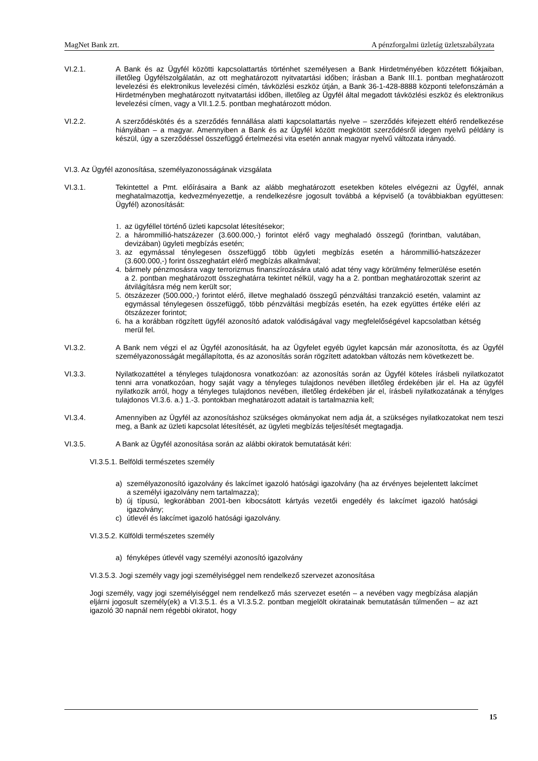MagNet Bank zrt. A pénzforgalmi üzletág üzletszabályzata
VI.2.1. A Bank és az Ügyfél közötti kapcsolattartás történhet személyesen a Bank Hirdetményében közzétett fiókjaiban, illetőleg Ügyfélszolgálatán, az ott meghatározott nyitvatartási időben; írásban a Bank III.1. pontban meghatározott levelezési és elektronikus levelezési címén, távközlési eszköz útján, a Bank 36-1-428-8888 központi telefonszámán a Hirdetményben meghatározott nyitvatartási időben, illetőleg az Ügyfél által megadott távközlési eszköz és elektronikus levelezési címen, vagy a VII.1.2.5. pontban meghatározott módon.
VI.2.2. A szerződéskötés és a szerződés fennállása alatti kapcsolattartás nyelve – szerződés kifejezett eltérő rendelkezése hiányában – a magyar. Amennyiben a Bank és az Ügyfél között megkötött szerződésről idegen nyelvű példány is készül, úgy a szerződéssel összefüggő értelmezési vita esetén annak magyar nyelvű változata irányadó.
VI.3. Az Ügyfél azonosítása, személyazonosságának vizsgálata
VI.3.1. Tekintettel a Pmt. előírásaira a Bank az alább meghatározott esetekben köteles elvégezni az Ügyfél, annak meghatalmazottja, kedvezményezettje, a rendelkezésre jogosult továbbá a képviselő (a továbbiakban együttesen: Ügyfél) azonosítását:
1. az ügyféllel történő üzleti kapcsolat létesítésekor;
2. a hárommillió-hatszázezer (3.600.000,-) forintot elérő vagy meghaladó összegű (forintban, valutában, devizában) ügyleti megbízás esetén;
3. az egymással ténylegesen összefüggő több ügyleti megbízás esetén a hárommillió-hatszázezer (3.600.000,-) forint összeghatárt elérő megbízás alkalmával;
4. bármely pénzmosásra vagy terrorizmus finanszírozására utaló adat tény vagy körülmény felmerülése esetén a 2. pontban meghatározott összeghatárra tekintet nélkül, vagy ha a 2. pontban meghatározottak szerint az átvilágításra még nem került sor;
5. ötszázezer (500.000,-) forintot elérő, illetve meghaladó összegű pénzváltási tranzakció esetén, valamint az egymással ténylegesen összefüggő, több pénzváltási megbízás esetén, ha ezek együttes értéke eléri az ötszázezer forintot;
6. ha a korábban rögzített ügyfél azonosító adatok valódiságával vagy megfelelőségével kapcsolatban kétség merül fel.
VI.3.2. A Bank nem végzi el az Ügyfél azonosítását, ha az Ügyfelet egyéb ügylet kapcsán már azonosította, és az Ügyfél személyazonosságát megállapította, és az azonosítás során rögzített adatokban változás nem következett be.
VI.3.3. Nyilatkozattétel a tényleges tulajdonosra vonatkozóan: az azonosítás során az Ügyfél köteles írásbeli nyilatkozatot tenni arra vonatkozóan, hogy saját vagy a tényleges tulajdonos nevében illetőleg érdekében jár el. Ha az ügyfél nyilatkozik arról, hogy a tényleges tulajdonos nevében, illetőleg érdekében jár el, írásbeli nyilatkozatának a ténylges tulajdonos VI.3.6. a.) 1.-3. pontokban meghatározott adatait is tartalmaznia kell;
VI.3.4. Amennyiben az Ügyfél az azonosításhoz szükséges okmányokat nem adja át, a szükséges nyilatkozatokat nem teszi meg, a Bank az üzleti kapcsolat létesítését, az ügyleti megbízás teljesítését megtagadja.
VI.3.5. A Bank az Ügyfél azonosítása során az alábbi okiratok bemutatását kéri:
VI.3.5.1. Belföldi természetes személy
a) személyazonosító igazolvány és lakcímet igazoló hatósági igazolvány (ha az érvényes bejelentett lakcímet a személyi igazolvány nem tartalmazza);
b) új típusú, legkorábban 2001-ben kibocsátott kártyás vezetői engedély és lakcímet igazoló hatósági igazolvány;
c) útlevél és lakcímet igazoló hatósági igazolvány.
VI.3.5.2. Külföldi természetes személy
a) fényképes útlevél vagy személyi azonosító igazolvány
VI.3.5.3. Jogi személy vagy jogi személyiséggel nem rendelkező szervezet azonosítása
Jogi személy, vagy jogi személyiséggel nem rendelkező más szervezet esetén – a nevében vagy megbízása alapján eljárni jogosult személy(ek) a VI.3.5.1. és a VI.3.5.2. pontban megjelölt okiratainak bemutatásán túlmenően – az azt igazoló 30 napnál nem régebbi okiratot, hogy
15